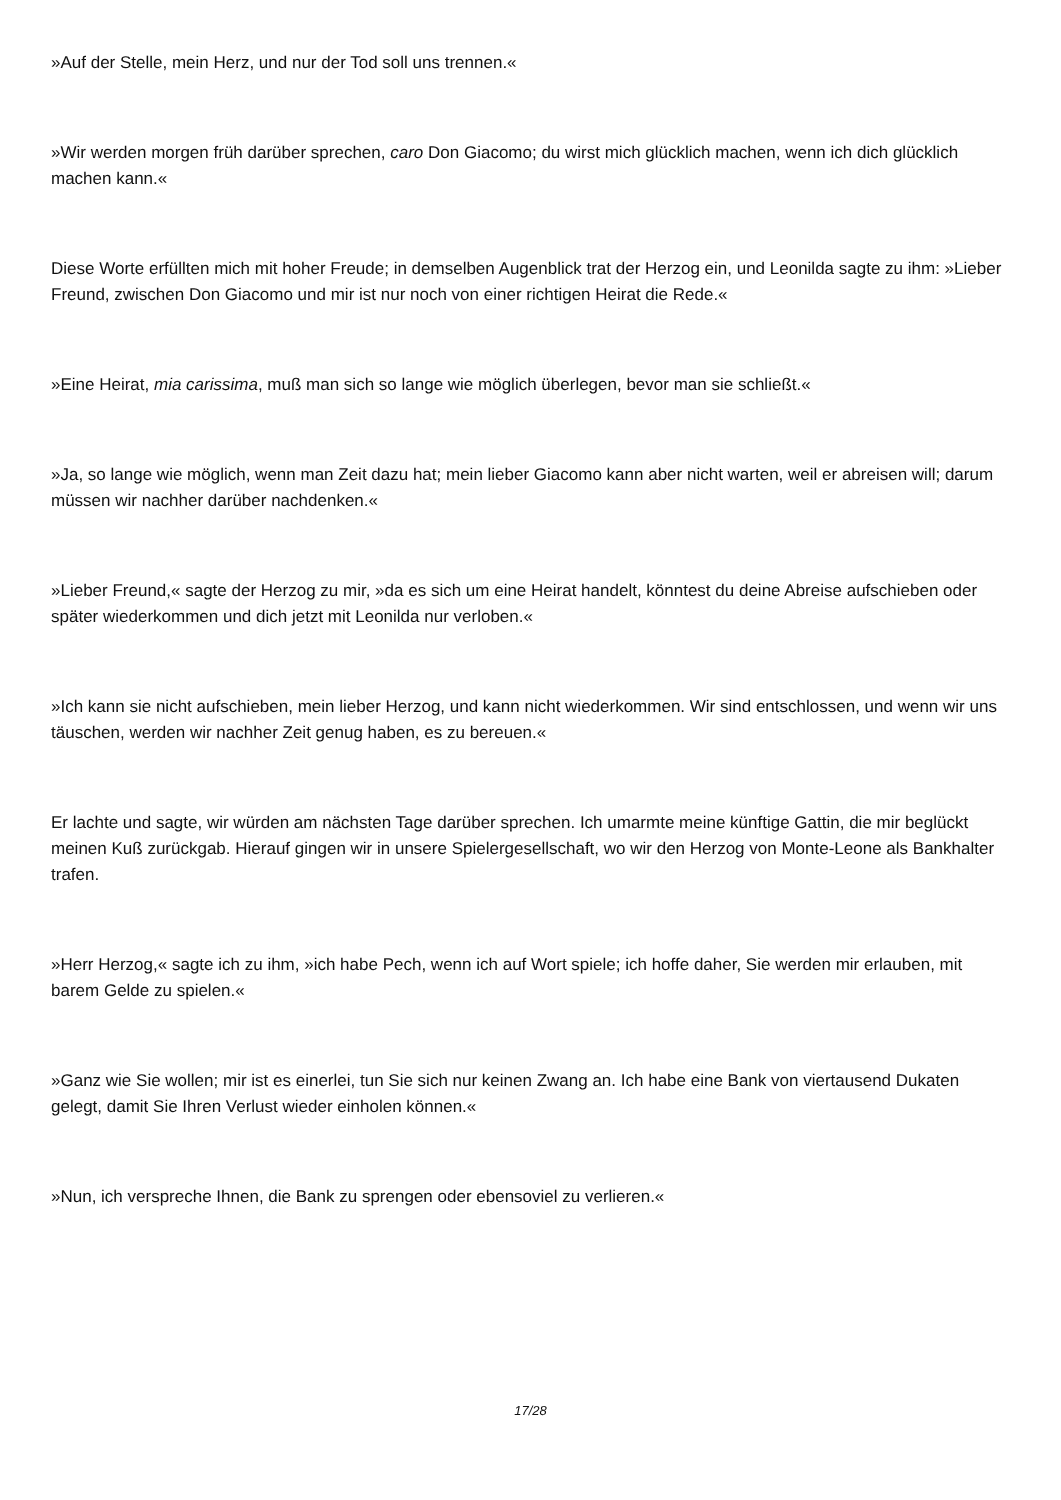»Auf der Stelle, mein Herz, und nur der Tod soll uns trennen.«
»Wir werden morgen früh darüber sprechen, caro Don Giacomo; du wirst mich glücklich machen, wenn ich dich glücklich machen kann.«
Diese Worte erfüllten mich mit hoher Freude; in demselben Augenblick trat der Herzog ein, und Leonilda sagte zu ihm: »Lieber Freund, zwischen Don Giacomo und mir ist nur noch von einer richtigen Heirat die Rede.«
»Eine Heirat, mia carissima, muß man sich so lange wie möglich überlegen, bevor man sie schließt.«
»Ja, so lange wie möglich, wenn man Zeit dazu hat; mein lieber Giacomo kann aber nicht warten, weil er abreisen will; darum müssen wir nachher darüber nachdenken.«
»Lieber Freund,« sagte der Herzog zu mir, »da es sich um eine Heirat handelt, könntest du deine Abreise aufschieben oder später wiederkommen und dich jetzt mit Leonilda nur verloben.«
»Ich kann sie nicht aufschieben, mein lieber Herzog, und kann nicht wiederkommen. Wir sind entschlossen, und wenn wir uns täuschen, werden wir nachher Zeit genug haben, es zu bereuen.«
Er lachte und sagte, wir würden am nächsten Tage darüber sprechen. Ich umarmte meine künftige Gattin, die mir beglückt meinen Kuß zurückgab. Hierauf gingen wir in unsere Spielergesellschaft, wo wir den Herzog von Monte-Leone als Bankhalter trafen.
»Herr Herzog,« sagte ich zu ihm, »ich habe Pech, wenn ich auf Wort spiele; ich hoffe daher, Sie werden mir erlauben, mit barem Gelde zu spielen.«
»Ganz wie Sie wollen; mir ist es einerlei, tun Sie sich nur keinen Zwang an. Ich habe eine Bank von viertausend Dukaten gelegt, damit Sie Ihren Verlust wieder einholen können.«
»Nun, ich verspreche Ihnen, die Bank zu sprengen oder ebensoviel zu verlieren.«
17/28